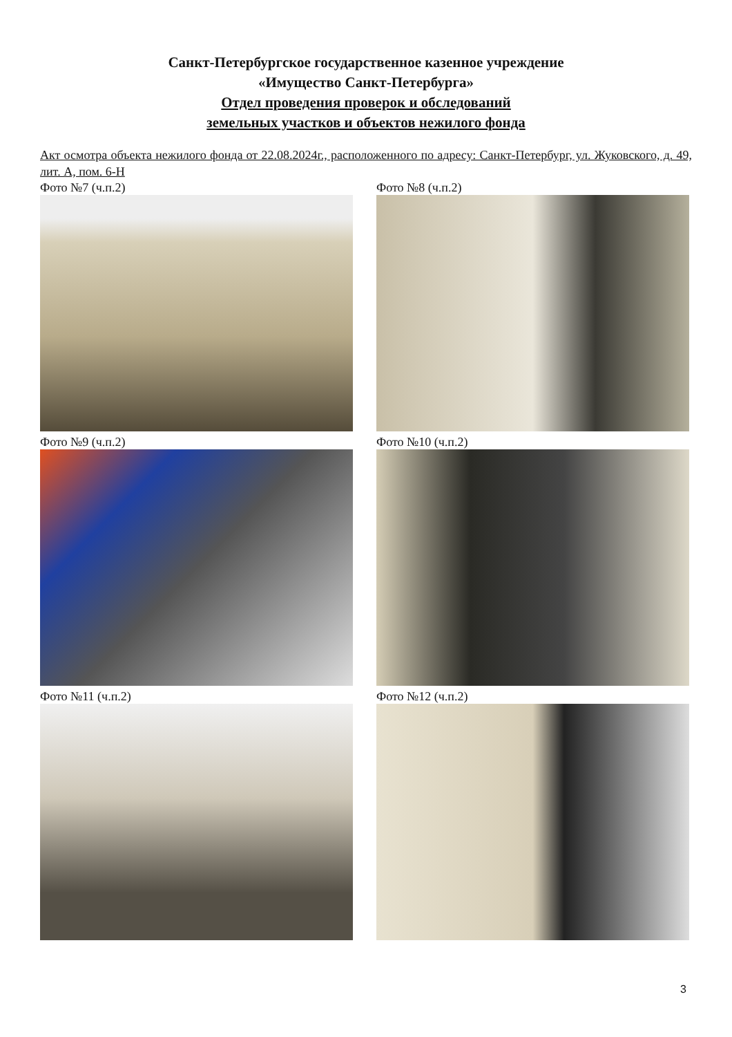Санкт-Петербургское государственное казенное учреждение
«Имущество Санкт-Петербурга»
Отдел проведения проверок и обследований
земельных участков и объектов нежилого фонда
Акт осмотра объекта нежилого фонда от 22.08.2024г., расположенного по адресу: Санкт-Петербург, ул. Жуковского, д. 49, лит. А, пом. 6-Н
Фото №7 (ч.п.2)
Фото №8 (ч.п.2)
Фото №9 (ч.п.2)
Фото №10 (ч.п.2)
Фото №11 (ч.п.2)
Фото №12 (ч.п.2)
3